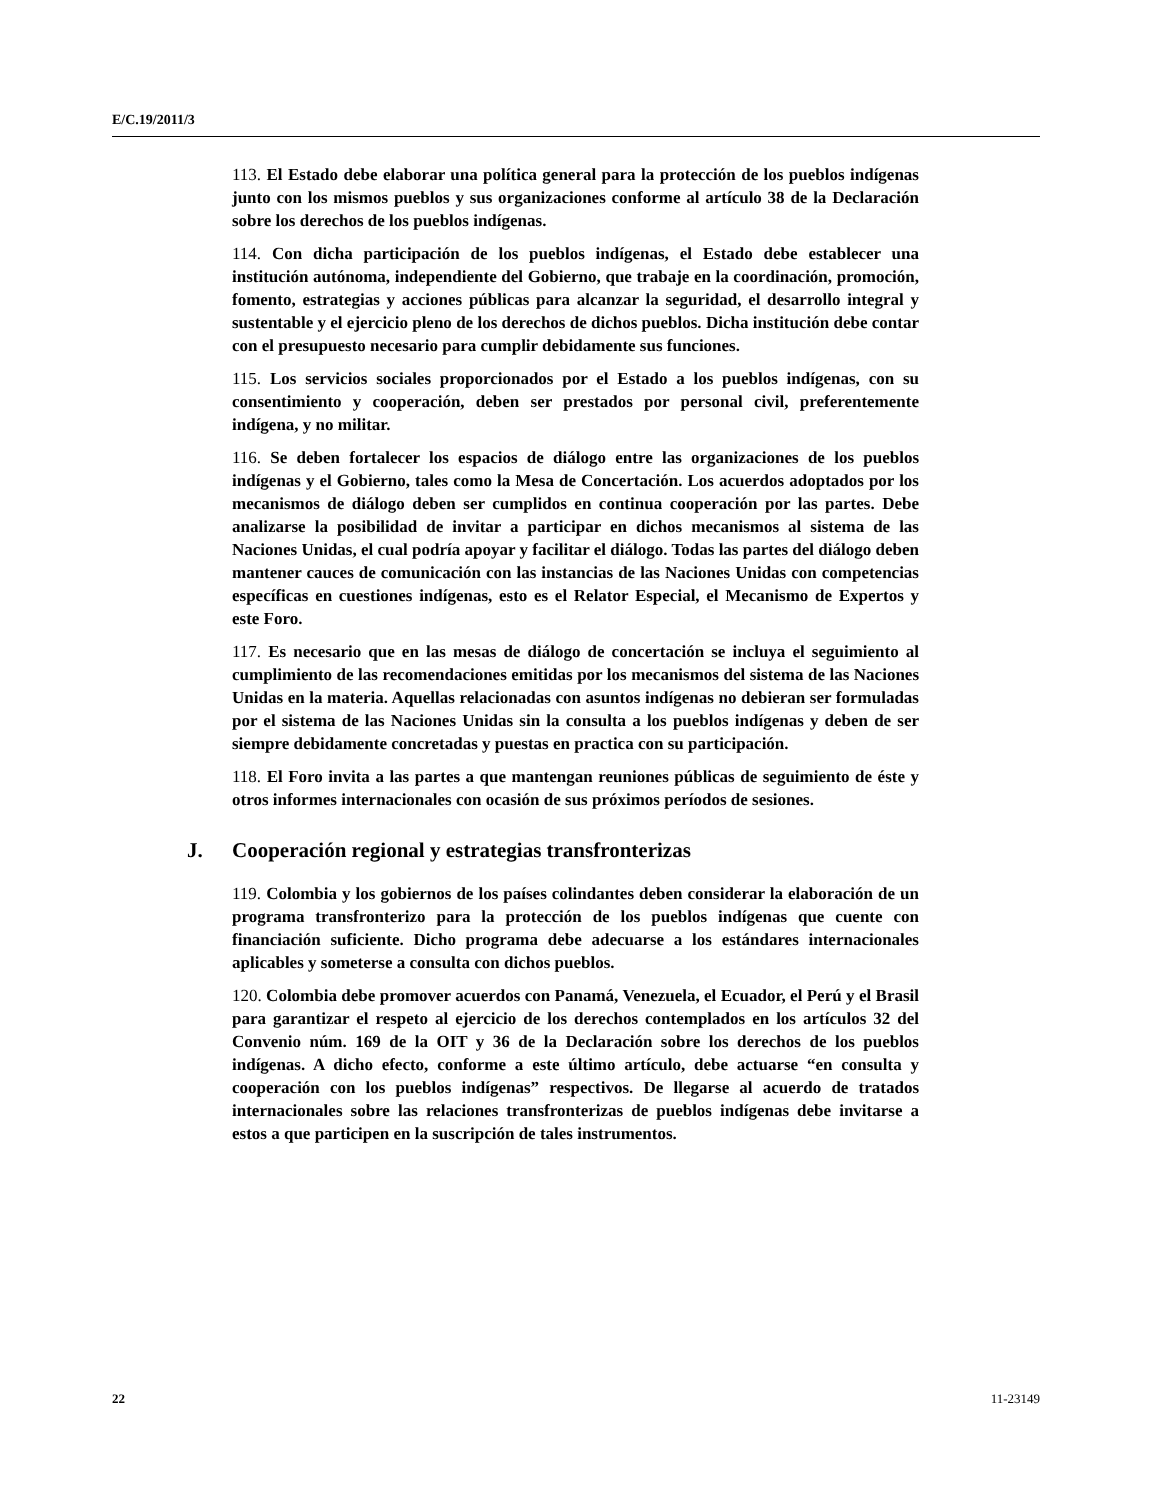E/C.19/2011/3
113. El Estado debe elaborar una política general para la protección de los pueblos indígenas junto con los mismos pueblos y sus organizaciones conforme al artículo 38 de la Declaración sobre los derechos de los pueblos indígenas.
114. Con dicha participación de los pueblos indígenas, el Estado debe establecer una institución autónoma, independiente del Gobierno, que trabaje en la coordinación, promoción, fomento, estrategias y acciones públicas para alcanzar la seguridad, el desarrollo integral y sustentable y el ejercicio pleno de los derechos de dichos pueblos. Dicha institución debe contar con el presupuesto necesario para cumplir debidamente sus funciones.
115. Los servicios sociales proporcionados por el Estado a los pueblos indígenas, con su consentimiento y cooperación, deben ser prestados por personal civil, preferentemente indígena, y no militar.
116. Se deben fortalecer los espacios de diálogo entre las organizaciones de los pueblos indígenas y el Gobierno, tales como la Mesa de Concertación. Los acuerdos adoptados por los mecanismos de diálogo deben ser cumplidos en continua cooperación por las partes. Debe analizarse la posibilidad de invitar a participar en dichos mecanismos al sistema de las Naciones Unidas, el cual podría apoyar y facilitar el diálogo. Todas las partes del diálogo deben mantener cauces de comunicación con las instancias de las Naciones Unidas con competencias específicas en cuestiones indígenas, esto es el Relator Especial, el Mecanismo de Expertos y este Foro.
117. Es necesario que en las mesas de diálogo de concertación se incluya el seguimiento al cumplimiento de las recomendaciones emitidas por los mecanismos del sistema de las Naciones Unidas en la materia. Aquellas relacionadas con asuntos indígenas no debieran ser formuladas por el sistema de las Naciones Unidas sin la consulta a los pueblos indígenas y deben de ser siempre debidamente concretadas y puestas en practica con su participación.
118. El Foro invita a las partes a que mantengan reuniones públicas de seguimiento de éste y otros informes internacionales con ocasión de sus próximos períodos de sesiones.
J. Cooperación regional y estrategias transfronterizas
119. Colombia y los gobiernos de los países colindantes deben considerar la elaboración de un programa transfronterizo para la protección de los pueblos indígenas que cuente con financiación suficiente. Dicho programa debe adecuarse a los estándares internacionales aplicables y someterse a consulta con dichos pueblos.
120. Colombia debe promover acuerdos con Panamá, Venezuela, el Ecuador, el Perú y el Brasil para garantizar el respeto al ejercicio de los derechos contemplados en los artículos 32 del Convenio núm. 169 de la OIT y 36 de la Declaración sobre los derechos de los pueblos indígenas. A dicho efecto, conforme a este último artículo, debe actuarse “en consulta y cooperación con los pueblos indígenas” respectivos. De llegarse al acuerdo de tratados internacionales sobre las relaciones transfronterizas de pueblos indígenas debe invitarse a estos a que participen en la suscripción de tales instrumentos.
22 11-23149